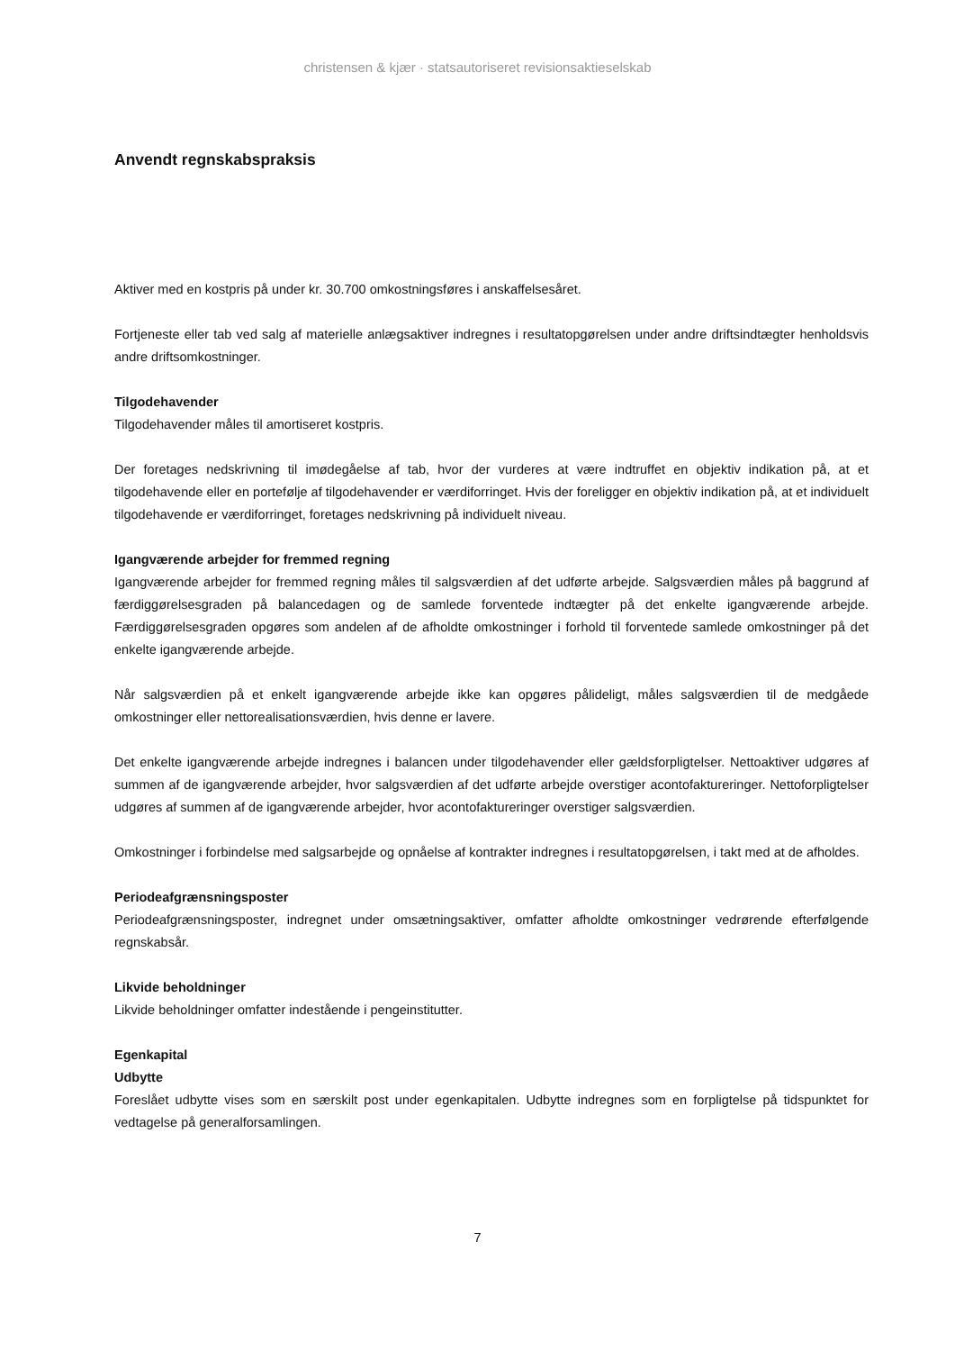christensen & kjær · statsautoriseret revisionsaktieselskab
Anvendt regnskabspraksis
Aktiver med en kostpris på under kr. 30.700 omkostningsføres i anskaffelsesåret.
Fortjeneste eller tab ved salg af materielle anlægsaktiver indregnes i resultatopgørelsen under andre driftsindtægter henholdsvis andre driftsomkostninger.
Tilgodehavender
Tilgodehavender måles til amortiseret kostpris.
Der foretages nedskrivning til imødegåelse af tab, hvor der vurderes at være indtruffet en objektiv indikation på, at et tilgodehavende eller en portefølje af tilgodehavender er værdiforringet. Hvis der foreligger en objektiv indikation på, at et individuelt tilgodehavende er værdiforringet, foretages nedskrivning på individuelt niveau.
Igangværende arbejder for fremmed regning
Igangværende arbejder for fremmed regning måles til salgsværdien af det udførte arbejde. Salgsværdien måles på baggrund af færdiggørelsesgraden på balancedagen og de samlede forventede indtægter på det enkelte igangværende arbejde. Færdiggørelsesgraden opgøres som andelen af de afholdte omkostninger i forhold til forventede samlede omkostninger på det enkelte igangværende arbejde.
Når salgsværdien på et enkelt igangværende arbejde ikke kan opgøres pålideligt, måles salgsværdien til de medgåede omkostninger eller nettorealisationsværdien, hvis denne er lavere.
Det enkelte igangværende arbejde indregnes i balancen under tilgodehavender eller gældsforpligtelser. Nettoaktiver udgøres af summen af de igangværende arbejder, hvor salgsværdien af det udførte arbejde overstiger acontofaktureringer. Nettoforpligtelser udgøres af summen af de igangværende arbejder, hvor acontofaktureringer overstiger salgsværdien.
Omkostninger i forbindelse med salgsarbejde og opnåelse af kontrakter indregnes i resultatopgørelsen, i takt med at de afholdes.
Periodeafgrænsningsposter
Periodeafgrænsningsposter, indregnet under omsætningsaktiver, omfatter afholdte omkostninger vedrørende efterfølgende regnskabsår.
Likvide beholdninger
Likvide beholdninger omfatter indestående i pengeinstitutter.
Egenkapital
Udbytte
Foreslået udbytte vises som en særskilt post under egenkapitalen. Udbytte indregnes som en forpligtelse på tidspunktet for vedtagelse på generalforsamlingen.
7